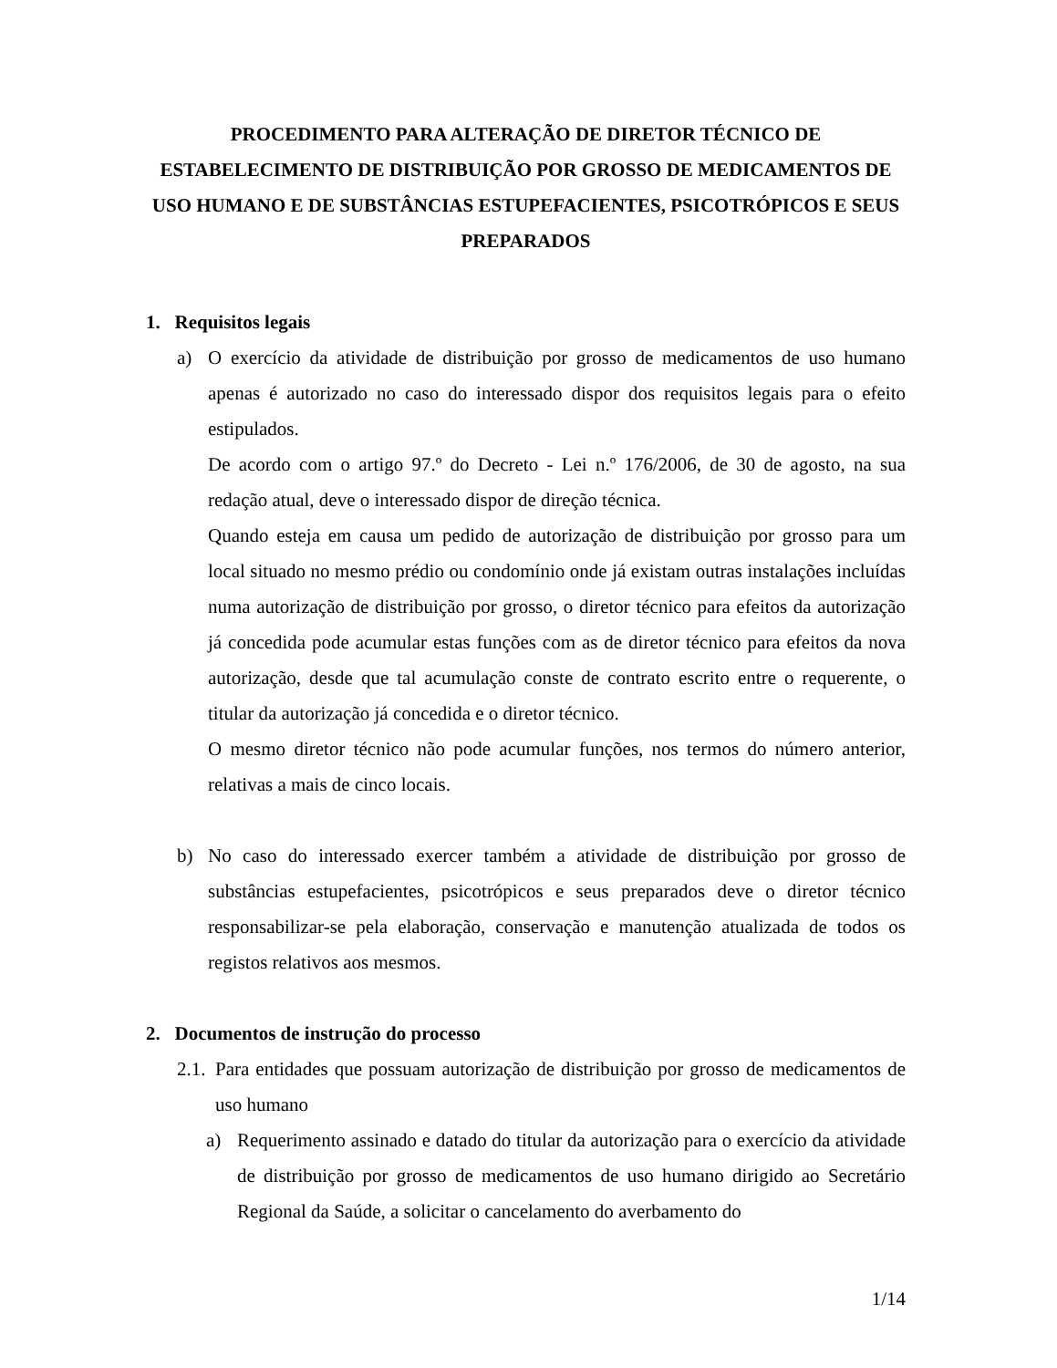PROCEDIMENTO PARA ALTERAÇÃO DE DIRETOR TÉCNICO DE ESTABELECIMENTO DE DISTRIBUIÇÃO POR GROSSO DE MEDICAMENTOS DE USO HUMANO E DE SUBSTÂNCIAS ESTUPEFACIENTES, PSICOTRÓPICOS E SEUS PREPARADOS
1. Requisitos legais
a) O exercício da atividade de distribuição por grosso de medicamentos de uso humano apenas é autorizado no caso do interessado dispor dos requisitos legais para o efeito estipulados.
De acordo com o artigo 97.º do Decreto - Lei n.º 176/2006, de 30 de agosto, na sua redação atual, deve o interessado dispor de direção técnica.
Quando esteja em causa um pedido de autorização de distribuição por grosso para um local situado no mesmo prédio ou condomínio onde já existam outras instalações incluídas numa autorização de distribuição por grosso, o diretor técnico para efeitos da autorização já concedida pode acumular estas funções com as de diretor técnico para efeitos da nova autorização, desde que tal acumulação conste de contrato escrito entre o requerente, o titular da autorização já concedida e o diretor técnico.
O mesmo diretor técnico não pode acumular funções, nos termos do número anterior, relativas a mais de cinco locais.
b) No caso do interessado exercer também a atividade de distribuição por grosso de substâncias estupefacientes, psicotrópicos e seus preparados deve o diretor técnico responsabilizar-se pela elaboração, conservação e manutenção atualizada de todos os registos relativos aos mesmos.
2. Documentos de instrução do processo
2.1.
Para entidades que possuam autorização de distribuição por grosso de medicamentos de uso humano
a) Requerimento assinado e datado do titular da autorização para o exercício da atividade de distribuição por grosso de medicamentos de uso humano dirigido ao Secretário Regional da Saúde, a solicitar o cancelamento do averbamento do
1/14